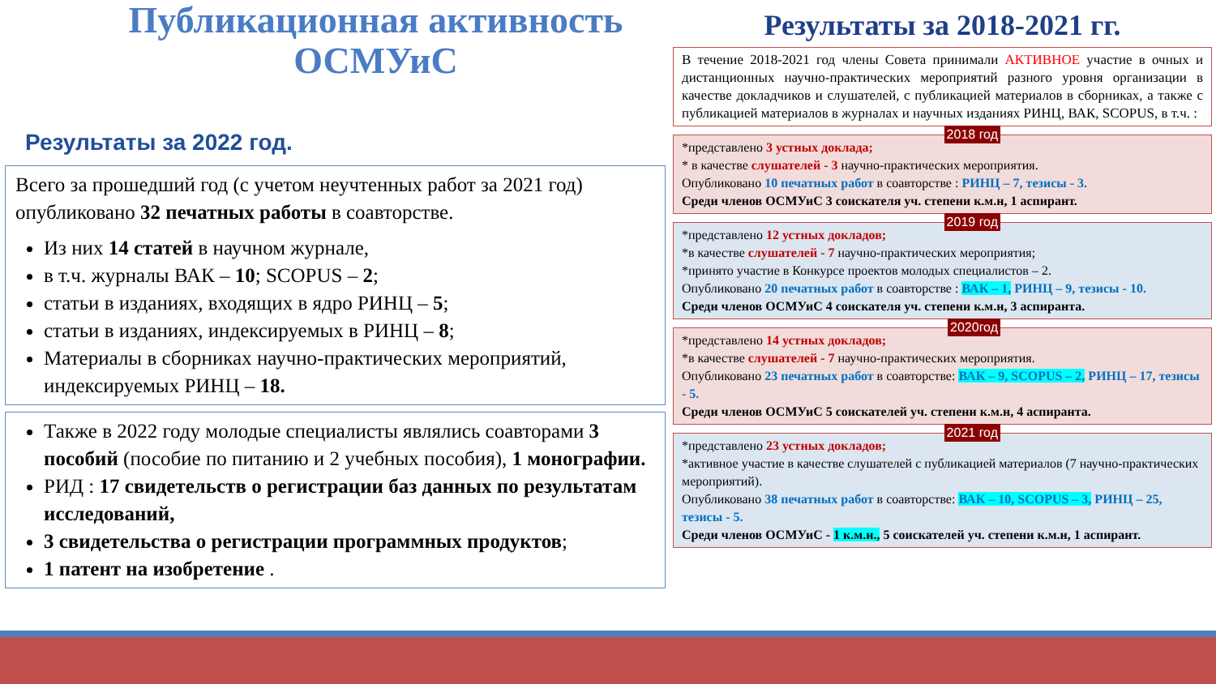Публикационная активность ОСМУиС
Результаты за 2022 год.
Всего за прошедший год (с учетом неучтенных работ за 2021 год) опубликовано 32 печатных работы в соавторстве.
Из них 14 статей в научном журнале,
в т.ч. журналы ВАК – 10; SCOPUS – 2;
статьи в изданиях, входящих в ядро РИНЦ – 5;
статьи в изданиях, индексируемых в РИНЦ – 8;
Материалы в сборниках научно-практических мероприятий, индексируемых РИНЦ – 18.
Также в 2022 году молодые специалисты являлись соавторами 3 пособий (пособие по питанию и 2 учебных пособия), 1 монографии.
РИД : 17 свидетельств о регистрации баз данных по результатам исследований,
3 свидетельства о регистрации программных продуктов;
1 патент на изобретение .
Результаты за 2018-2021 гг.
В течение 2018-2021 год члены Совета принимали АКТИВНОЕ участие в очных и дистанционных научно-практических мероприятий разного уровня организации в качестве докладчиков и слушателей, с публикацией материалов в сборниках, а также с публикацией материалов в журналах и научных изданиях РИНЦ, ВАК, SCOPUS, в т.ч. :
2018 год
*представлено 3 устных доклада;
* в качестве слушателей - 3 научно-практических мероприятия.
Опубликовано 10 печатных работ в соавторстве : РИНЦ – 7, тезисы - 3.
Среди членов ОСМУиС 3 соискателя уч. степени к.м.н, 1 аспирант.
2019 год
*представлено 12 устных докладов;
*в качестве слушателей - 7 научно-практических мероприятия;
*принято участие в Конкурсе проектов молодых специалистов – 2.
Опубликовано 20 печатных работ в соавторстве : ВАК – 1, РИНЦ – 9, тезисы - 10.
Среди членов ОСМУиС 4 соискателя уч. степени к.м.н, 3 аспиранта.
2020год
*представлено 14 устных докладов;
*в качестве слушателей - 7 научно-практических мероприятия.
Опубликовано 23 печатных работ в соавторстве: ВАК – 9, SCOPUS – 2, РИНЦ – 17, тезисы - 5.
Среди членов ОСМУиС 5 соискателей уч. степени к.м.н, 4 аспиранта.
2021 год
*представлено 23 устных докладов;
*активное участие в качестве слушателей с публикацией материалов (7 научно-практических мероприятий).
Опубликовано 38 печатных работ в соавторстве: ВАК – 10, SCOPUS – 3, РИНЦ – 25, тезисы - 5.
Среди членов ОСМУиС - 1 к.м.н., 5 соискателей уч. степени к.м.н, 1 аспирант.